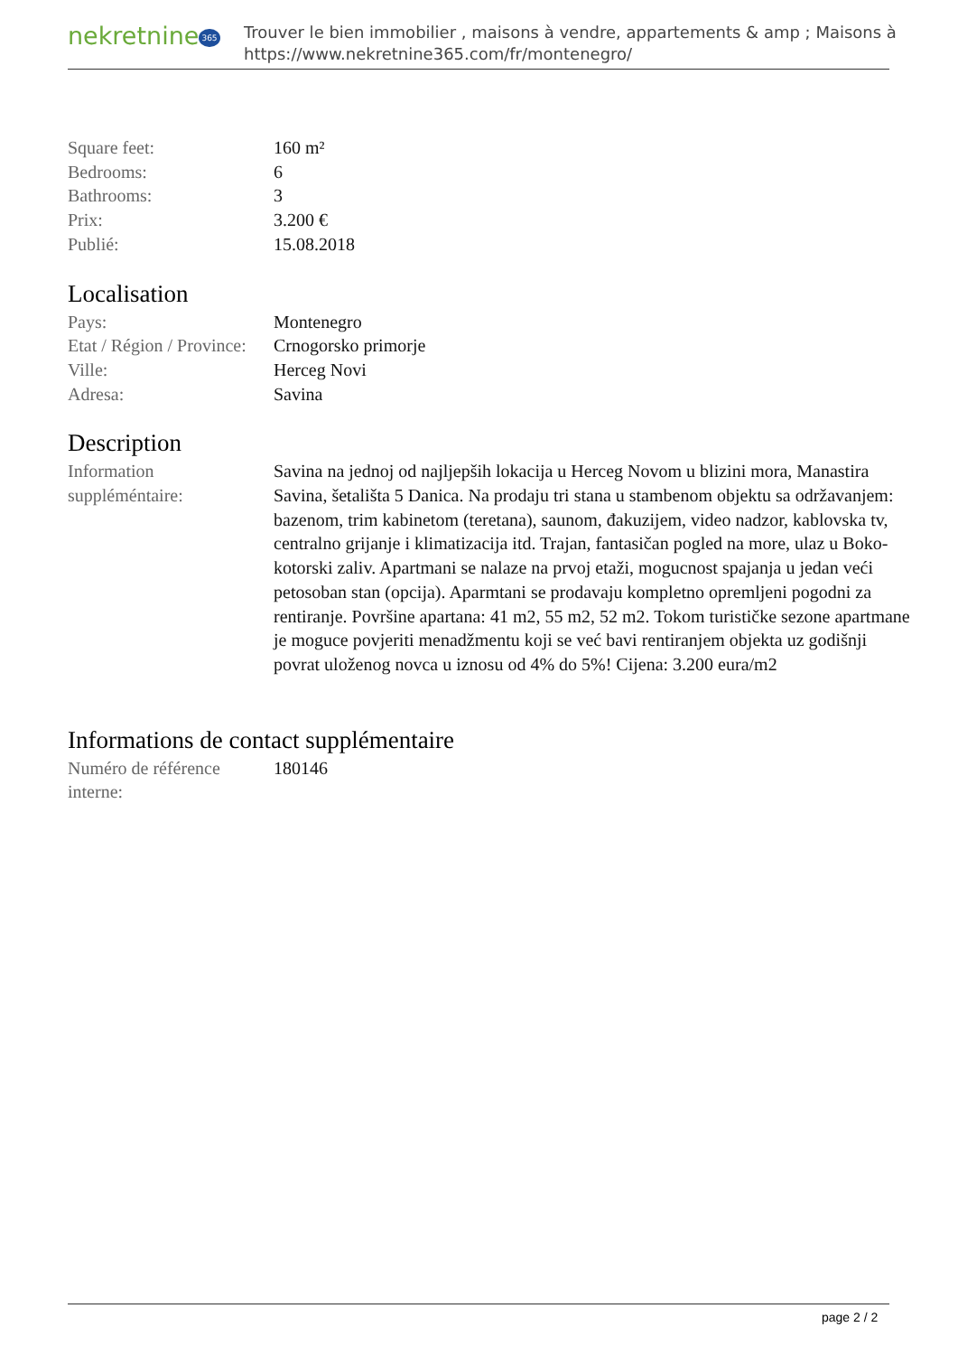nekretnine 365
Trouver le bien immobilier , maisons à vendre, appartements & amp ; Maisons à
https://www.nekretnine365.com/fr/montenegro/
| Square feet: | 160 m² |
| Bedrooms: | 6 |
| Bathrooms: | 3 |
| Prix: | 3.200 € |
| Publié: | 15.08.2018 |
Localisation
| Pays: | Montenegro |
| Etat / Région / Province: | Crnogorsko primorje |
| Ville: | Herceg Novi |
| Adresa: | Savina |
Description
| Information suppléméntaire: | Savina na jednoj od najljepših lokacija u Herceg Novom u blizini mora, Manastira Savina, šetališta 5 Danica. Na prodaju tri stana u stambenom objektu sa održavanjem: bazenom, trim kabinetom (teretana), saunom, đakuzijem, video nadzor, kablovska tv, centralno grijanje i klimatizacija itd. Trajan, fantasičan pogled na more, ulaz u Boko-kotorski zaliv. Apartmani se nalaze na prvoj etaži, mogucnost spajanja u jedan veći petosoban stan (opcija). Aparmtani se prodavaju kompletno opremljeni pogodni za rentiranje. Površine apartana: 41 m2, 55 m2, 52 m2. Tokom turističke sezone apartmane je moguce povjeriti menadžmentu koji se već bavi rentiranjem objekta uz godišnji povrat uloženog novca u iznosu od 4% do 5%! Cijena: 3.200 eura/m2 |
Informations de contact supplémentaire
| Numéro de référence interne: | 180146 |
page 2 / 2